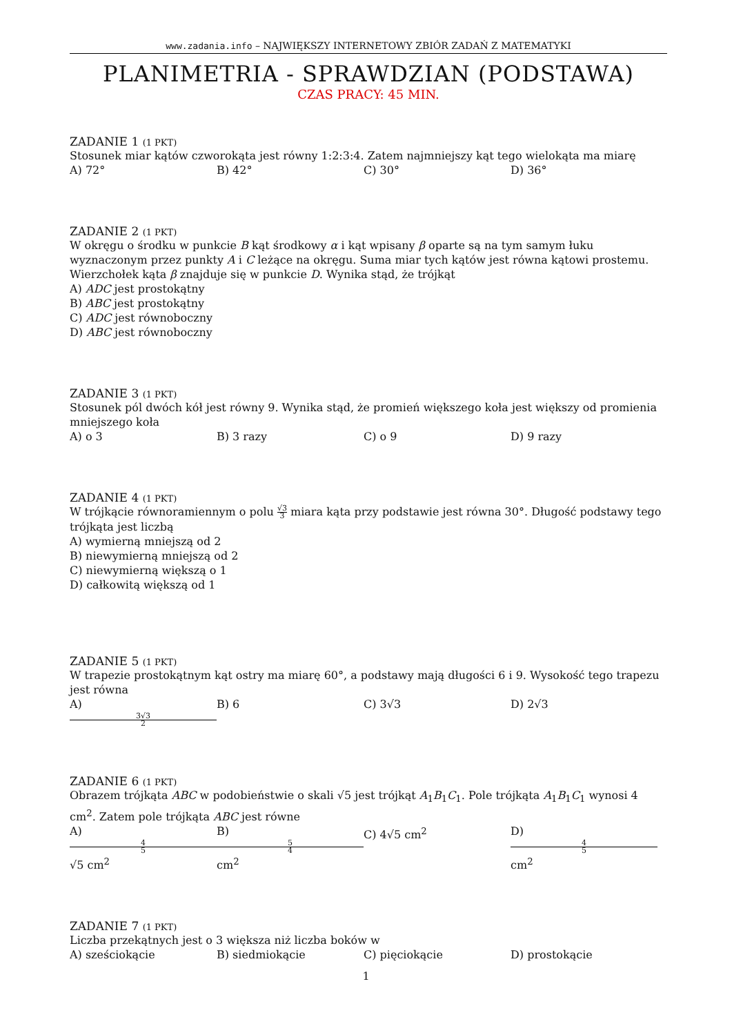www.zadania.info – NAJWIĘKSZY INTERNETOWY ZBIÓR ZADAŃ Z MATEMATYKI
PLANIMETRIA - SPRAWDZIAN (PODSTAWA)
CZAS PRACY: 45 MIN.
ZADANIE 1 (1 PKT)
Stosunek miar kątów czworokąta jest równy 1:2:3:4. Zatem najmniejszy kąt tego wielokąta ma miarę
A) 72° B) 42° C) 30° D) 36°
ZADANIE 2 (1 PKT)
W okręgu o środku w punkcie B kąt środkowy α i kąt wpisany β oparte są na tym samym łuku wyznaczonym przez punkty A i C leżące na okręgu. Suma miar tych kątów jest równa kątowi prostemu. Wierzchołek kąta β znajduje się w punkcie D. Wynika stąd, że trójkąt
A) ADC jest prostokątny
B) ABC jest prostokątny
C) ADC jest równoboczny
D) ABC jest równoboczny
ZADANIE 3 (1 PKT)
Stosunek pól dwóch kół jest równy 9. Wynika stąd, że promień większego koła jest większy od promienia mniejszego koła
A) o 3 B) 3 razy C) o 9 D) 9 razy
ZADANIE 4 (1 PKT)
W trójkącie równoramiennym o polu √3 3 miara kąta przy podstawie jest równa 30°. Długość podstawy tego trójkąta jest liczbą
A) wymierną mniejszą od 2
B) niewymierną mniejszą od 2
C) niewymierną większą o 1
D) całkowitą większą od 1
ZADANIE 5 (1 PKT)
W trapezie prostokątnym kąt ostry ma miarę 60°, a podstawy mają długości 6 i 9. Wysokość tego trapezu jest równa
A) 3√3 2 B) 6 C) 3√3 D) 2√3
ZADANIE 6 (1 PKT)
Obrazem trójkąta ABC w podobieństwie o skali √5 jest trójkąt A<sub>1</sub>B<sub>1</sub>C<sub>1</sub>. Pole trójkąta A<sub>1</sub>B<sub>1</sub>C<sub>1</sub> wynosi 4 cm<sup>2</sup>. Zatem pole trójkąta ABC jest równe
A) 4 5 √5 cm<sup>2</sup> B) 5 4 cm<sup>2</sup> C) 4√5 cm<sup>2</sup> D) 4 5 cm<sup>2</sup>
ZADANIE 7 (1 PKT)
Liczba przekątnych jest o 3 większa niż liczba boków w
A) sześciokącie B) siedmiokącie C) pięciokącie D) prostokącie
1